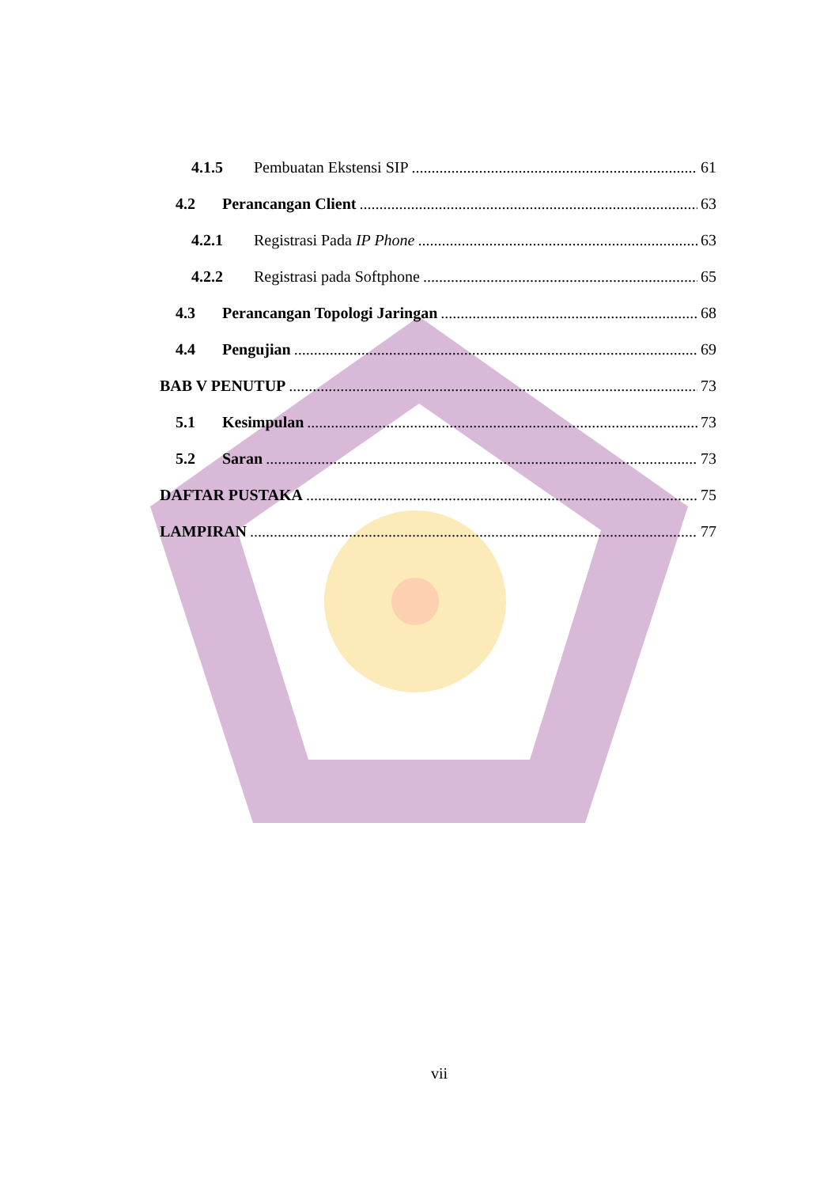4.1.5 Pembuatan Ekstensi SIP 61
4.2 Perancangan Client 63
4.2.1 Registrasi Pada IP Phone 63
4.2.2 Registrasi pada Softphone 65
4.3 Perancangan Topologi Jaringan 68
4.4 Pengujian 69
BAB V PENUTUP 73
5.1 Kesimpulan 73
5.2 Saran 73
DAFTAR PUSTAKA 75
LAMPIRAN 77
vii